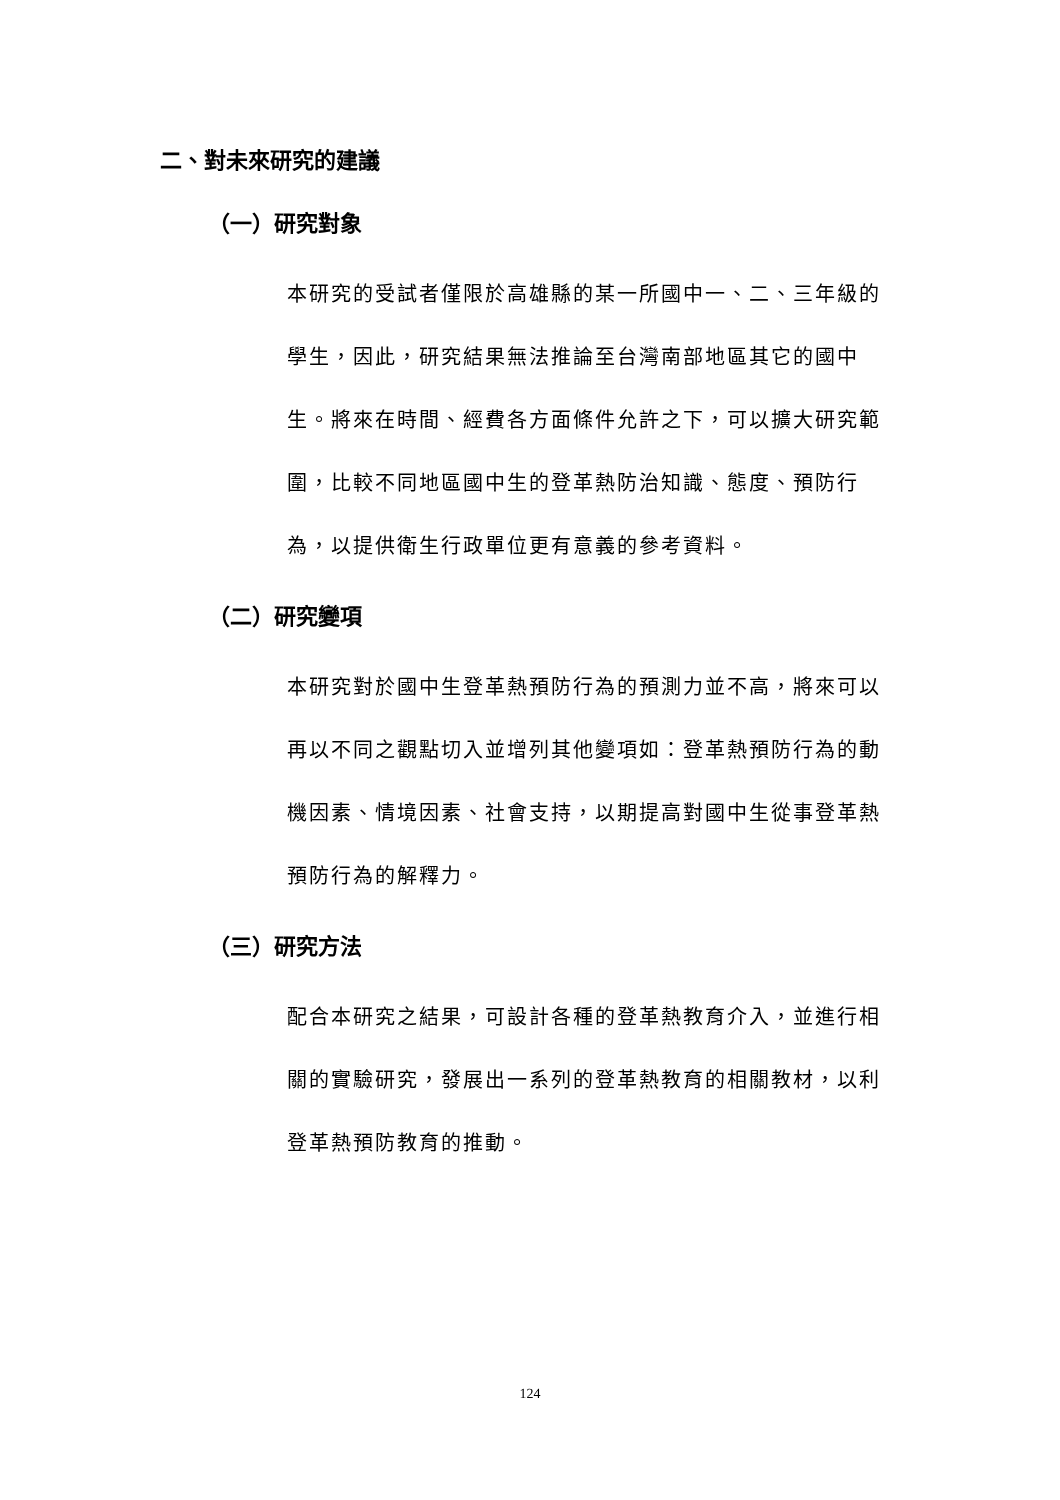二、對未來研究的建議
（一）研究對象
本研究的受試者僅限於高雄縣的某一所國中一、二、三年級的學生，因此，研究結果無法推論至台灣南部地區其它的國中生。將來在時間、經費各方面條件允許之下，可以擴大研究範圍，比較不同地區國中生的登革熱防治知識、態度、預防行為，以提供衛生行政單位更有意義的參考資料。
（二）研究變項
本研究對於國中生登革熱預防行為的預測力並不高，將來可以再以不同之觀點切入並增列其他變項如：登革熱預防行為的動機因素、情境因素、社會支持，以期提高對國中生從事登革熱預防行為的解釋力。
（三）研究方法
配合本研究之結果，可設計各種的登革熱教育介入，並進行相關的實驗研究，發展出一系列的登革熱教育的相關教材，以利登革熱預防教育的推動。
124